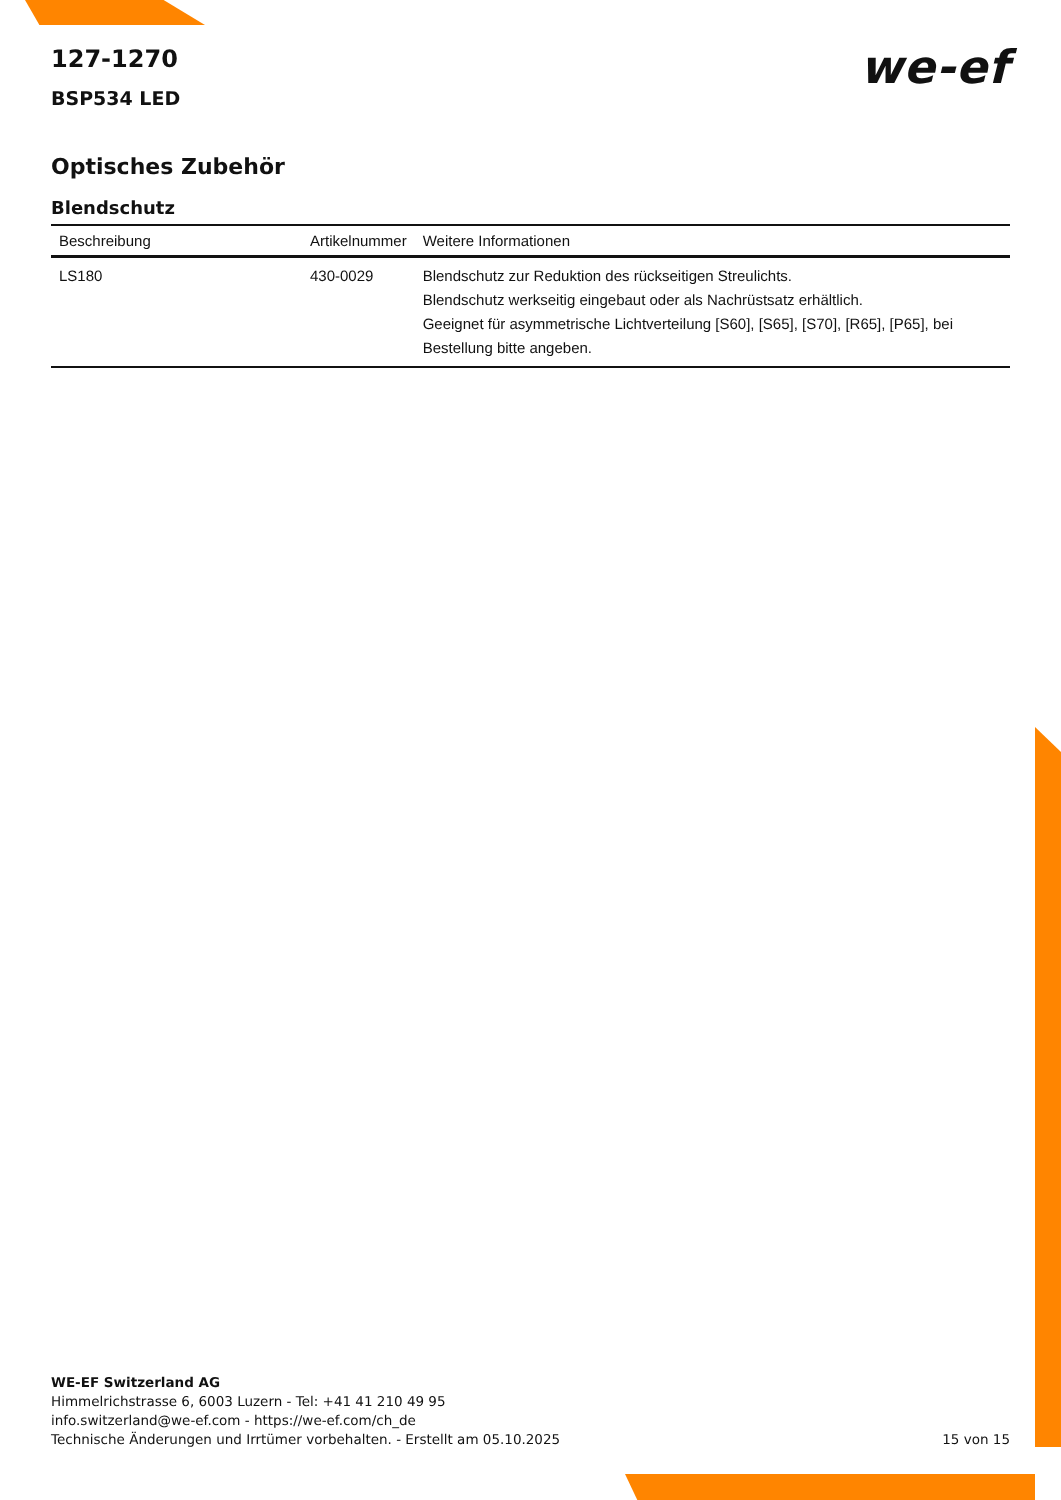we-ef
127-1270
BSP534 LED
Optisches Zubehör
Blendschutz
| Beschreibung | Artikelnummer | Weitere Informationen |
| --- | --- | --- |
| LS180 | 430-0029 | Blendschutz zur Reduktion des rückseitigen Streulichts. Blendschutz werkseitig eingebaut oder als Nachrüstsatz erhältlich. Geeignet für asymmetrische Lichtverteilung [S60], [S65], [S70], [R65], [P65], bei Bestellung bitte angeben. |
WE-EF Switzerland AG
Himmelrichstrasse 6, 6003 Luzern - Tel: +41 41 210 49 95
info.switzerland@we-ef.com - https://we-ef.com/ch_de
Technische Änderungen und Irrtümer vorbehalten. - Erstellt am 05.10.2025
15 von 15